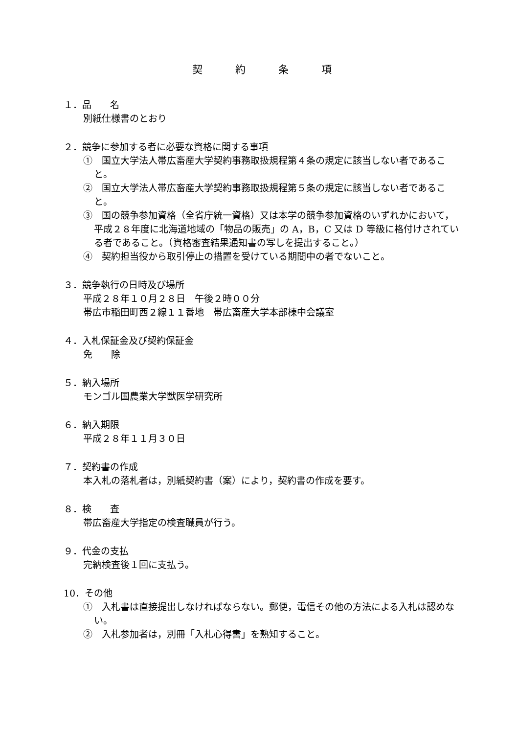契 約 条 項
１．品　　名
別紙仕様書のとおり
２．競争に参加する者に必要な資格に関する事項
①　国立大学法人帯広畜産大学契約事務取扱規程第４条の規定に該当しない者であること。
②　国立大学法人帯広畜産大学契約事務取扱規程第５条の規定に該当しない者であること。
③　国の競争参加資格（全省庁統一資格）又は本学の競争参加資格のいずれかにおいて，平成２８年度に北海道地域の「物品の販売」の A，B，C 又は D 等級に格付けされている者であること。（資格審査結果通知書の写しを提出すること。）
④　契約担当役から取引停止の措置を受けている期間中の者でないこと。
３．競争執行の日時及び場所
平成２８年１０月２８日　午後２時００分
帯広市稲田町西２線１１番地　帯広畜産大学本部棟中会議室
４．入札保証金及び契約保証金
免　　除
５．納入場所
モンゴル国農業大学獣医学研究所
６．納入期限
平成２８年１１月３０日
７．契約書の作成
本入札の落札者は，別紙契約書（案）により，契約書の作成を要す。
８．検　　査
帯広畜産大学指定の検査職員が行う。
９．代金の支払
完納検査後１回に支払う。
10．その他
①　入札書は直接提出しなければならない。郵便，電信その他の方法による入札は認めない。
②　入札参加者は，別冊「入札心得書」を熟知すること。